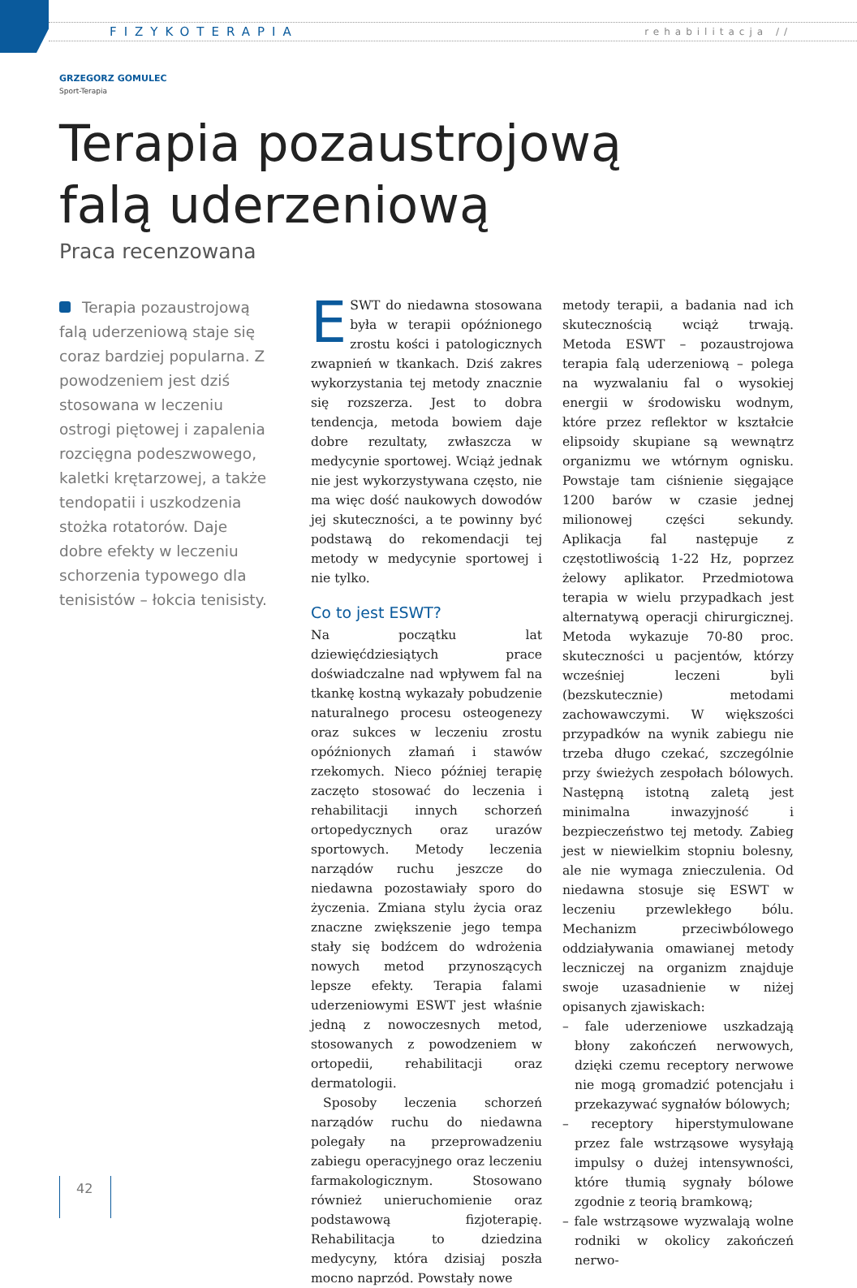FIZYKOTERAPIA rehabilitacja //
GRZEGORZ GOMULEC
Sport-Terapia
Terapia pozaustrojową
falą uderzeniową
Praca recenzowana
Terapia pozaustrojową falą uderzeniową staje się coraz bardziej popularna. Z powodzeniem jest dziś stosowana w leczeniu ostrogi piętowej i zapalenia rozcięgna podeszwowego, kaletki krętarzowej, a także tendopatii i uszkodzenia stożka rotatorów. Daje dobre efekty w leczeniu schorzenia typowego dla tenisistów – łokcia tenisisty.
ESWT do niedawna stosowana była w terapii opóźnionego zrostu kości i patologicznych zwapnień w tkankach. Dziś zakres wykorzystania tej metody znacznie się rozszerza. Jest to dobra tendencja, metoda bowiem daje dobre rezultaty, zwłaszcza w medycynie sportowej. Wciąż jednak nie jest wykorzystywana często, nie ma więc dość naukowych dowodów jej skuteczności, a te powinny być podstawą do rekomendacji tej metody w medycynie sportowej i nie tylko.
Co to jest ESWT?
Na początku lat dziewięćdziesiątych prace doświadczalne nad wpływem fal na tkankę kostną wykazały pobudzenie naturalnego procesu osteogenezy oraz sukces w leczeniu zrostu opóźnionych złamań i stawów rzekomych. Nieco później terapię zaczęto stosować do leczenia i rehabilitacji innych schorzeń ortopedycznych oraz urazów sportowych. Metody leczenia narządów ruchu jeszcze do niedawna pozostawiały sporo do życzenia. Zmiana stylu życia oraz znaczne zwiększenie jego tempa stały się bodźcem do wdrożenia nowych metod przynoszących lepsze efekty. Terapia falami uderzeniowymi ESWT jest właśnie jedną z nowoczesnych metod, stosowanych z powodzeniem w ortopedii, rehabilitacji oraz dermatologii.
Sposoby leczenia schorzeń narządów ruchu do niedawna polegały na przeprowadzeniu zabiegu operacyjnego oraz leczeniu farmakologicznym. Stosowano również unieruchomienie oraz podstawową fizjoterapię. Rehabilitacja to dziedzina medycyny, która dzisiaj poszła mocno naprzód. Powstały nowe
metody terapii, a badania nad ich skutecznością wciąż trwają. Metoda ESWT – pozaustrojowa terapia falą uderzeniową – polega na wyzwalaniu fal o wysokiej energii w środowisku wodnym, które przez reflektor w kształcie elipsoidy skupiane są wewnątrz organizmu we wtórnym ognisku. Powstaje tam ciśnienie sięgające 1200 barów w czasie jednej milionowej części sekundy. Aplikacja fal następuje z częstotliwością 1-22 Hz, poprzez żelowy aplikator. Przedmiotowa terapia w wielu przypadkach jest alternatywą operacji chirurgicznej. Metoda wykazuje 70-80 proc. skuteczności u pacjentów, którzy wcześniej leczeni byli (bezskutecznie) metodami zachowawczymi. W większości przypadków na wynik zabiegu nie trzeba długo czekać, szczególnie przy świeżych zespołach bólowych. Następną istotną zaletą jest minimalna inwazyjność i bezpieczeństwo tej metody. Zabieg jest w niewielkim stopniu bolesny, ale nie wymaga znieczulenia. Od niedawna stosuje się ESWT w leczeniu przewlekłego bólu. Mechanizm przeciwbólowego oddziaływania omawianej metody leczniczej na organizm znajduje swoje uzasadnienie w niżej opisanych zjawiskach:
– fale uderzeniowe uszkadzają błony zakończeń nerwowych, dzięki czemu receptory nerwowe nie mogą gromadzić potencjału i przekazywać sygnałów bólowych;
– receptory hiperstymulowane przez fale wstrząsowe wysyłają impulsy o dużej intensywności, które tłumią sygnały bólowe zgodnie z teorią bramkową;
– fale wstrząsowe wyzwalają wolne rodniki w okolicy zakończeń nerwo-
42